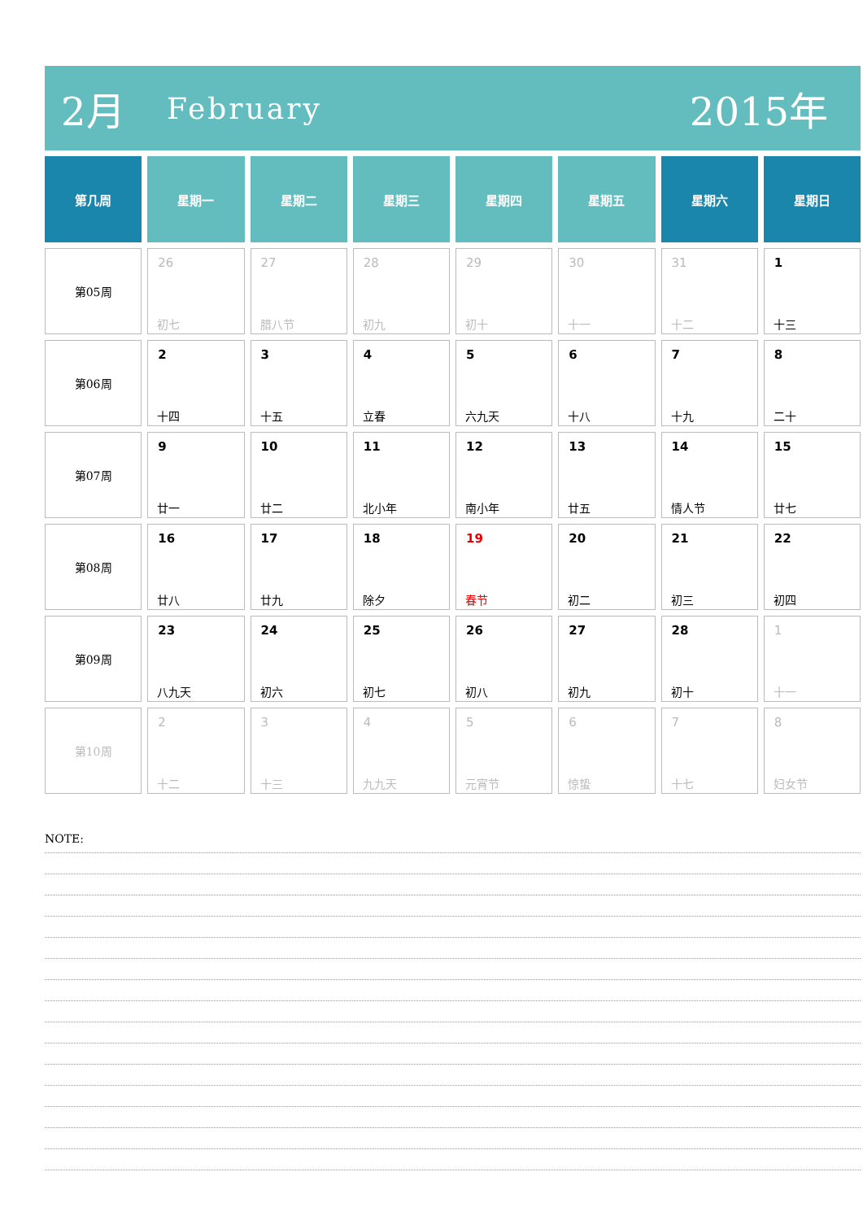2月
February
2015年
| 第几周 | 星期一 | 星期二 | 星期三 | 星期四 | 星期五 | 星期六 | 星期日 |
| --- | --- | --- | --- | --- | --- | --- | --- |
| 第05周 | 26 初七 | 27 腊八节 | 28 初九 | 29 初十 | 30 十一 | 31 十二 | 1 十三 |
| 第06周 | 2 十四 | 3 十五 | 4 立春 | 5 六九天 | 6 十八 | 7 十九 | 8 二十 |
| 第07周 | 9 廿一 | 10 廿二 | 11 北小年 | 12 南小年 | 13 廿五 | 14 情人节 | 15 廿七 |
| 第08周 | 16 廿八 | 17 廿九 | 18 除夕 | 19 春节 | 20 初二 | 21 初三 | 22 初四 |
| 第09周 | 23 八九天 | 24 初六 | 25 初七 | 26 初八 | 27 初九 | 28 初十 | 1 十一 |
| 第10周 | 2 十二 | 3 十三 | 4 九九天 | 5 元宵节 | 6 惊蛰 | 7 十七 | 8 妇女节 |
NOTE: